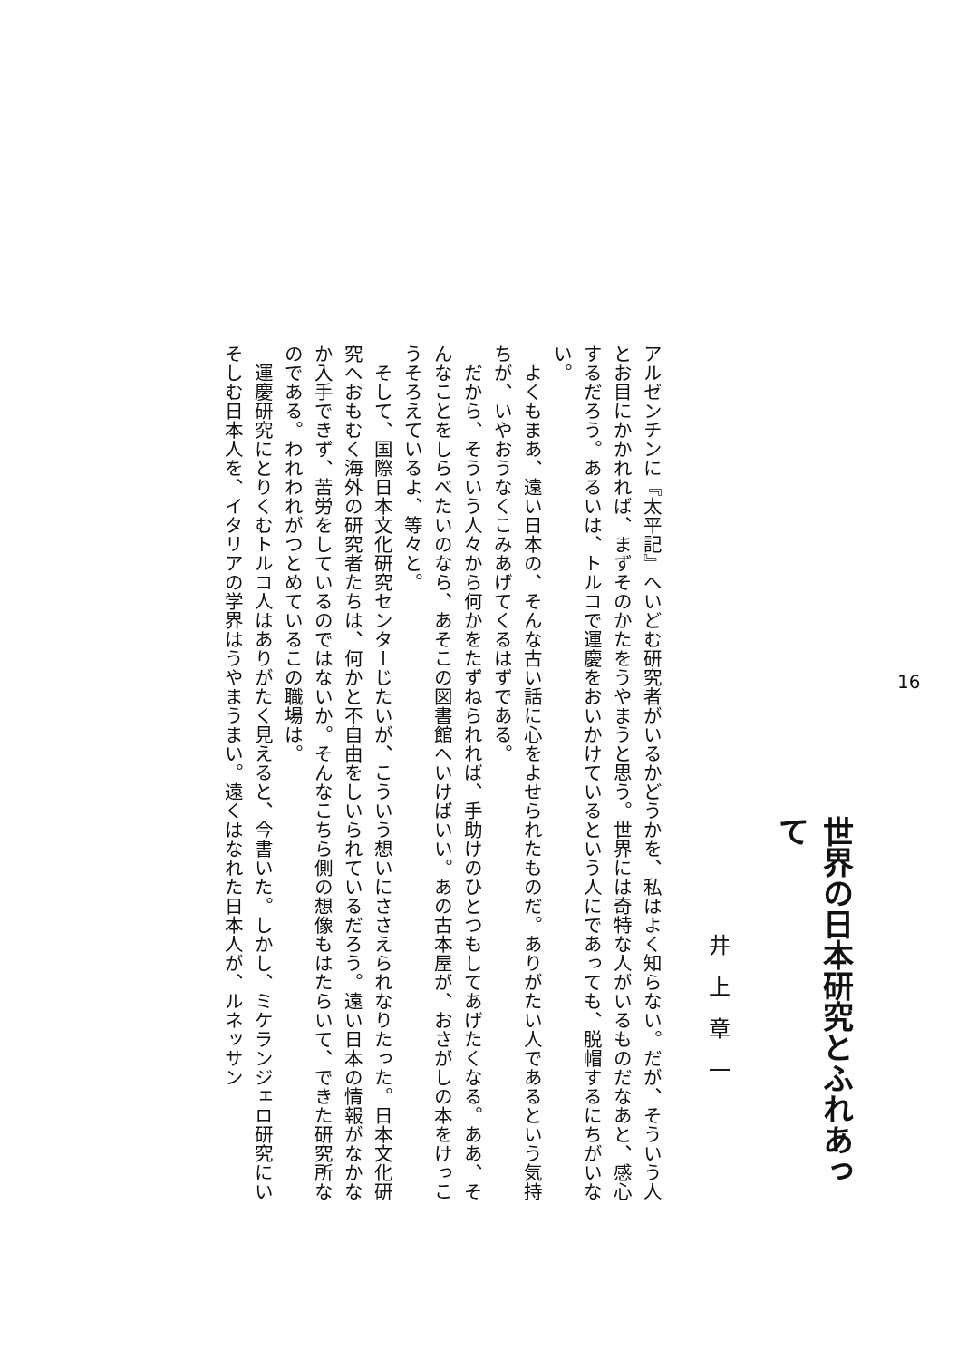16
世界の日本研究とふれあって
井上章一
アルゼンチンに『太平記』へいどむ研究者がいるかどうかを、私はよく知らない。だが、そういう人とお目にかかれれば、まずそのかたをうやまうと思う。世界には奇特な人がいるものだなあと、感心するだろう。あるいは、トルコで運慶をおいかけているという人にであっても、脱帽するにちがいない。
　よくもまあ、遠い日本の、そんな古い話に心をよせられたものだ。ありがたい人であるという気持ちが、いやおうなくこみあげてくるはずである。
　だから、そういう人々から何かをたずねられれば、手助けのひとつもしてあげたくなる。ああ、そんなことをしらべたいのなら、あそこの図書館へいけばいい。あの古本屋が、おさがしの本をけっこうそろえているよ、等々と。
　そして、国際日本文化研究センターじたいが、こういう想いにささえられなりたった。日本文化研究へおもむく海外の研究者たちは、何かと不自由をしいられているだろう。遠い日本の情報がなかなか入手できず、苦労をしているのではないか。そんなこちら側の想像もはたらいて、できた研究所なのである。われわれがつとめているこの職場は。
　運慶研究にとりくむトルコ人はありがたく見えると、今書いた。しかし、ミケランジェロ研究にいそしむ日本人を、イタリアの学界はうやまうまい。遠くはなれた日本人が、ルネッサン